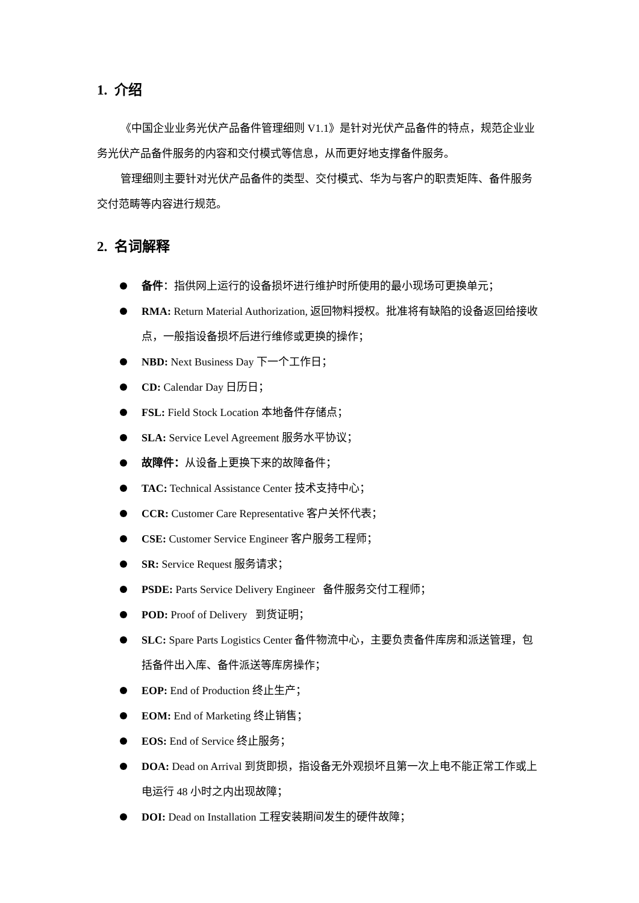1. 介绍
《中国企业业务光伏产品备件管理细则 V1.1》是针对光伏产品备件的特点，规范企业业务光伏产品备件服务的内容和交付模式等信息，从而更好地支撑备件服务。
管理细则主要针对光伏产品备件的类型、交付模式、华为与客户的职责矩阵、备件服务交付范畴等内容进行规范。
2. 名词解释
备件：指供网上运行的设备损坏进行维护时所使用的最小现场可更换单元；
RMA: Return Material Authorization, 返回物料授权。批准将有缺陷的设备返回给接收点，一般指设备损坏后进行维修或更换的操作；
NBD: Next Business Day 下一个工作日；
CD: Calendar Day 日历日；
FSL: Field Stock Location 本地备件存储点；
SLA: Service Level Agreement 服务水平协议；
故障件：从设备上更换下来的故障备件；
TAC: Technical Assistance Center 技术支持中心；
CCR: Customer Care Representative 客户关怀代表；
CSE: Customer Service Engineer 客户服务工程师；
SR: Service Request 服务请求；
PSDE: Parts Service Delivery Engineer 备件服务交付工程师；
POD: Proof of Delivery 到货证明；
SLC: Spare Parts Logistics Center 备件物流中心，主要负责备件库房和派送管理，包括备件出入库、备件派送等库房操作；
EOP: End of Production 终止生产；
EOM: End of Marketing 终止销售；
EOS: End of Service 终止服务；
DOA: Dead on Arrival 到货即损，指设备无外观损坏且第一次上电不能正常工作或上电运行 48 小时之内出现故障；
DOI: Dead on Installation 工程安装期间发生的硬件故障；